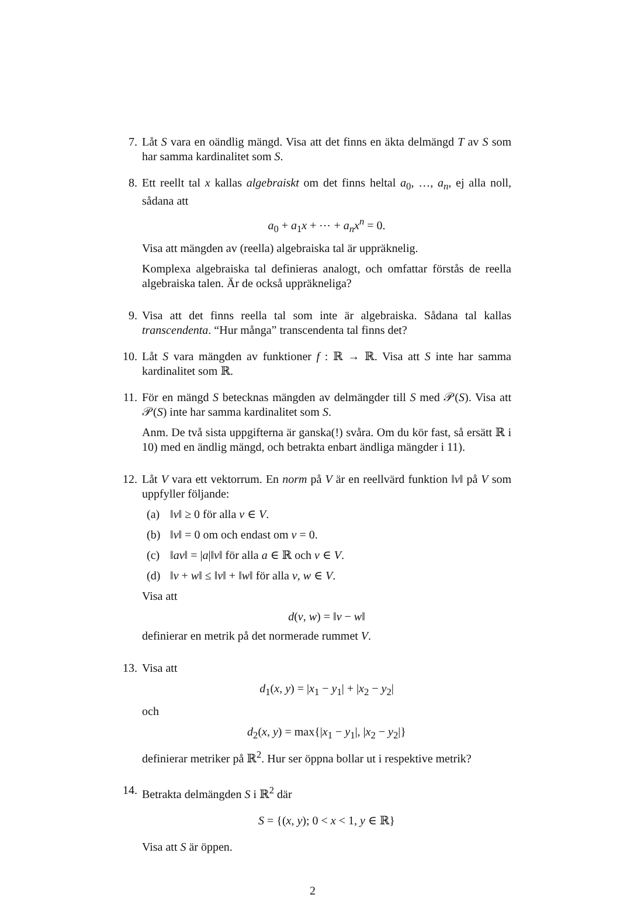7. Låt S vara en oändlig mängd. Visa att det finns en äkta delmängd T av S som har samma kardinalitet som S.
8. Ett reellt tal x kallas algebraiskt om det finns heltal a<sub>0</sub>, …, a<sub>n</sub>, ej alla noll, sådana att
a<sub>0</sub> + a<sub>1</sub>x + ⋯ + a<sub>n</sub>x<sup>n</sup> = 0.
Visa att mängden av (reella) algebraiska tal är uppräknelig.
Komplexa algebraiska tal definieras analogt, och omfattar förstås de reella algebraiska talen. Är de också uppräkneliga?
9. Visa att det finns reella tal som inte är algebraiska. Sådana tal kallas transcendenta. “Hur många” transcendenta tal finns det?
10. Låt S vara mängden av funktioner f : ℝ → ℝ. Visa att S inte har samma kardinalitet som ℝ.
11. För en mängd S betecknas mängden av delmängder till S med 𝒫(S). Visa att 𝒫(S) inte har samma kardinalitet som S.
Anm. De två sista uppgifterna är ganska(!) svåra. Om du kör fast, så ersätt ℝ i 10) med en ändlig mängd, och betrakta enbart ändliga mängder i 11).
12. Låt V vara ett vektorrum. En norm på V är en reellvärd funktion ‖v‖ på V som uppfyller följande:
(a) ‖v‖ ≥ 0 för alla v ∈ V.
(b) ‖v‖ = 0 om och endast om v = 0.
(c) ‖av‖ = |a|‖v‖ för alla a ∈ ℝ och v ∈ V.
(d) ‖v + w‖ ≤ ‖v‖ + ‖w‖ för alla v, w ∈ V.
Visa att
d(v, w) = ‖v − w‖
definierar en metrik på det normerade rummet V.
13. Visa att
d<sub>1</sub>(x, y) = |x<sub>1</sub> − y<sub>1</sub>| + |x<sub>2</sub> − y<sub>2</sub>|
och
d<sub>2</sub>(x, y) = max{|x<sub>1</sub> − y<sub>1</sub>|, |x<sub>2</sub> − y<sub>2</sub>|}
definierar metriker på ℝ<sup>2</sup>. Hur ser öppna bollar ut i respektive metrik?
14. Betrakta delmängden S i ℝ<sup>2</sup> där
S = {(x, y); 0 < x < 1, y ∈ ℝ}
Visa att S är öppen.
2